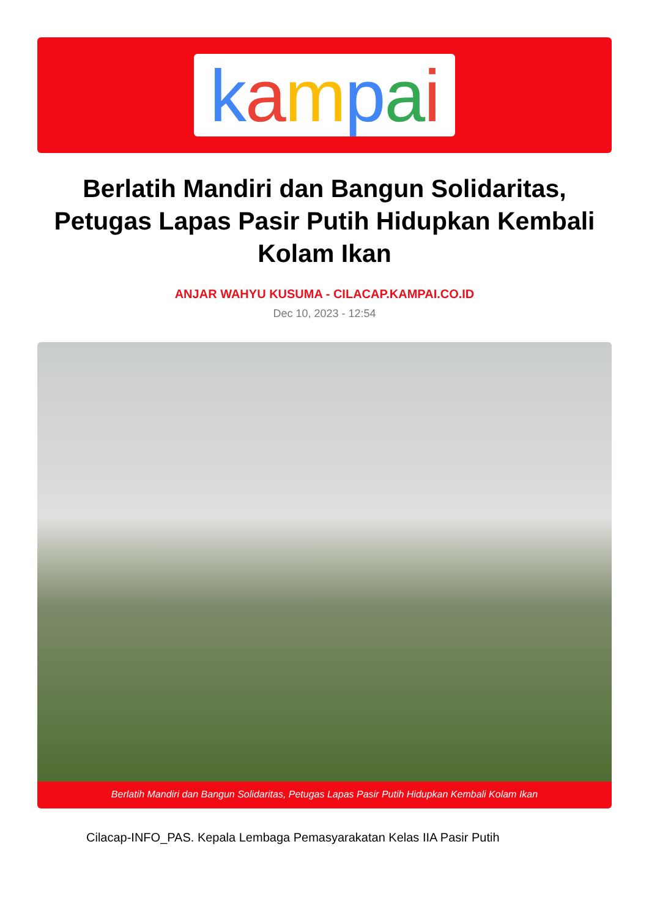kampai
Berlatih Mandiri dan Bangun Solidaritas, Petugas Lapas Pasir Putih Hidupkan Kembali Kolam Ikan
ANJAR WAHYU KUSUMA - CILACAP.KAMPAI.CO.ID
Dec 10, 2023 - 12:54
Berlatih Mandiri dan Bangun Solidaritas, Petugas Lapas Pasir Putih Hidupkan Kembali Kolam Ikan
Cilacap-INFO_PAS. Kepala Lembaga Pemasyarakatan Kelas IIA Pasir Putih